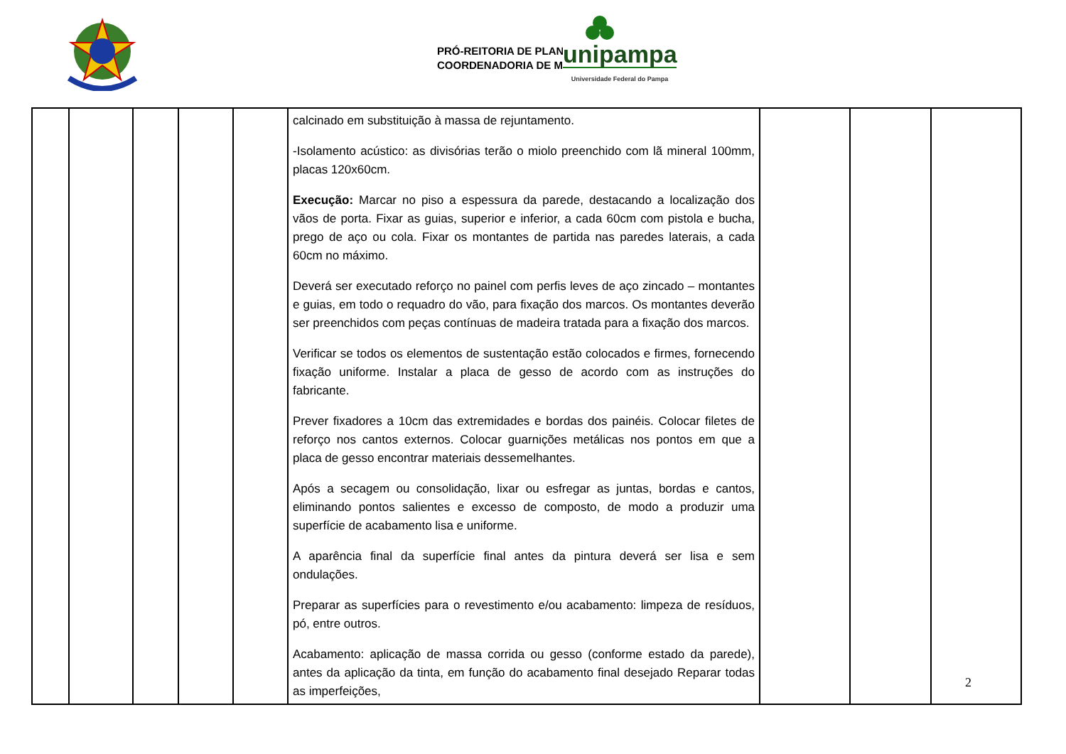PRÓ-REITORIA DE PLAN
COORDENADORIA DE MA
unipampa
Universidade Federal do Pampa
| | | | | | calcinado em substituição à massa de rejuntamento. -Isolamento acústico: as divisórias terão o miolo preenchido com lã mineral 100mm, placas 120x60cm. Execução: Marcar no piso a espessura da parede, destacando a localização dos vãos de porta. Fixar as guias, superior e inferior, a cada 60cm com pistola e bucha, prego de aço ou cola. Fixar os montantes de partida nas paredes laterais, a cada 60cm no máximo. Deverá ser executado reforço no painel com perfis leves de aço zincado – montantes e guias, em todo o requadro do vão, para fixação dos marcos. Os montantes deverão ser preenchidos com peças contínuas de madeira tratada para a fixação dos marcos. Verificar se todos os elementos de sustentação estão colocados e firmes, fornecendo fixação uniforme. Instalar a placa de gesso de acordo com as instruções do fabricante. Prever fixadores a 10cm das extremidades e bordas dos painéis. Colocar filetes de reforço nos cantos externos. Colocar guarnições metálicas nos pontos em que a placa de gesso encontrar materiais dessemelhantes. Após a secagem ou consolidação, lixar ou esfregar as juntas, bordas e cantos, eliminando pontos salientes e excesso de composto, de modo a produzir uma superfície de acabamento lisa e uniforme. A aparência final da superfície final antes da pintura deverá ser lisa e sem ondulações. Preparar as superfícies para o revestimento e/ou acabamento: limpeza de resíduos, pó, entre outros. Acabamento: aplicação de massa corrida ou gesso (conforme estado da parede), antes da aplicação da tinta, em função do acabamento final desejado Reparar todas as imperfeições, | | | |
2